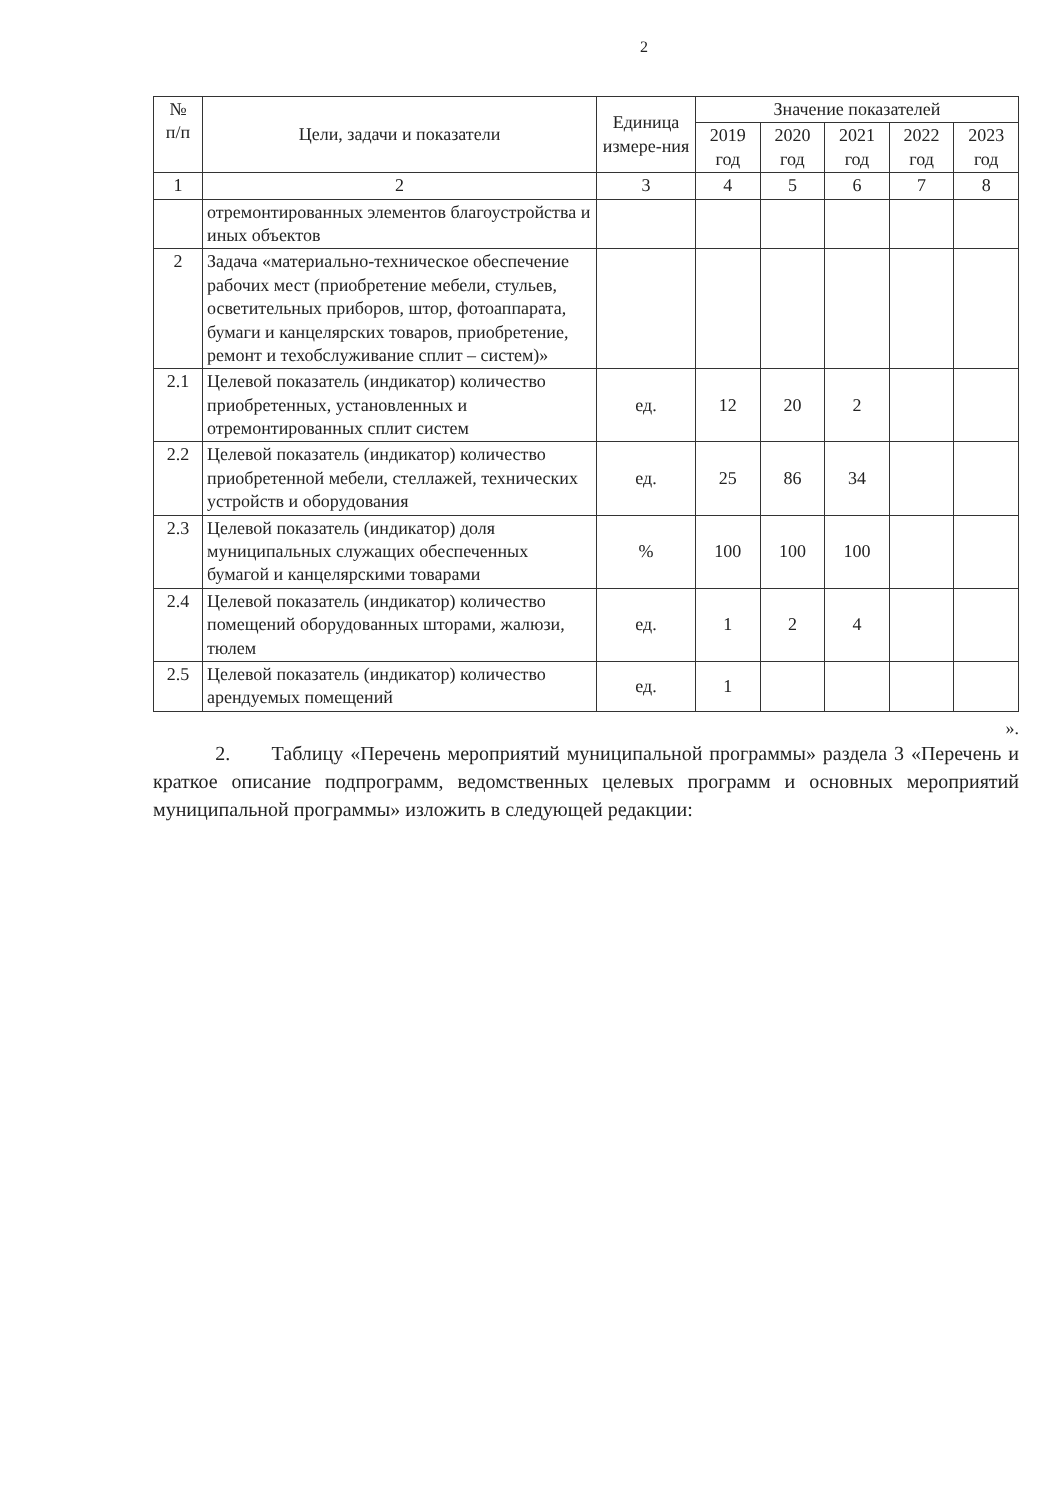2
| № п/п | Цели, задачи и показатели | Единица измере-ния | Значение показателей | | | | |
| --- | --- | --- | --- | --- | --- | --- | --- |
| | | | 2019 год | 2020 год | 2021 год | 2022 год | 2023 год |
| 1 | 2 | 3 | 4 | 5 | 6 | 7 | 8 |
| | отремонтированных элементов благоустройства и иных объектов | | | | | | |
| 2 | Задача «материально-техническое обеспечение рабочих мест (приобретение мебели, стульев, осветительных приборов, штор, фотоаппарата, бумаги и канцелярских товаров, приобретение, ремонт и техобслуживание сплит – систем)» | | | | | | |
| 2.1 | Целевой показатель (индикатор) количество приобретенных, установленных и отремонтированных сплит систем | ед. | 12 | 20 | 2 | | |
| 2.2 | Целевой показатель (индикатор) количество приобретенной мебели, стеллажей, технических устройств и оборудования | ед. | 25 | 86 | 34 | | |
| 2.3 | Целевой показатель (индикатор) доля муниципальных служащих обеспеченных бумагой и канцелярскими товарами | % | 100 | 100 | 100 | | |
| 2.4 | Целевой показатель (индикатор) количество помещений оборудованных шторами, жалюзи, тюлем | ед. | 1 | 2 | 4 | | |
| 2.5 | Целевой показатель (индикатор) количество арендуемых помещений | ед. | 1 | | | | |
».
2. Таблицу «Перечень мероприятий муниципальной программы» раздела 3 «Перечень и краткое описание подпрограмм, ведомственных целевых программ и основных мероприятий муниципальной программы» изложить в следующей редакции: